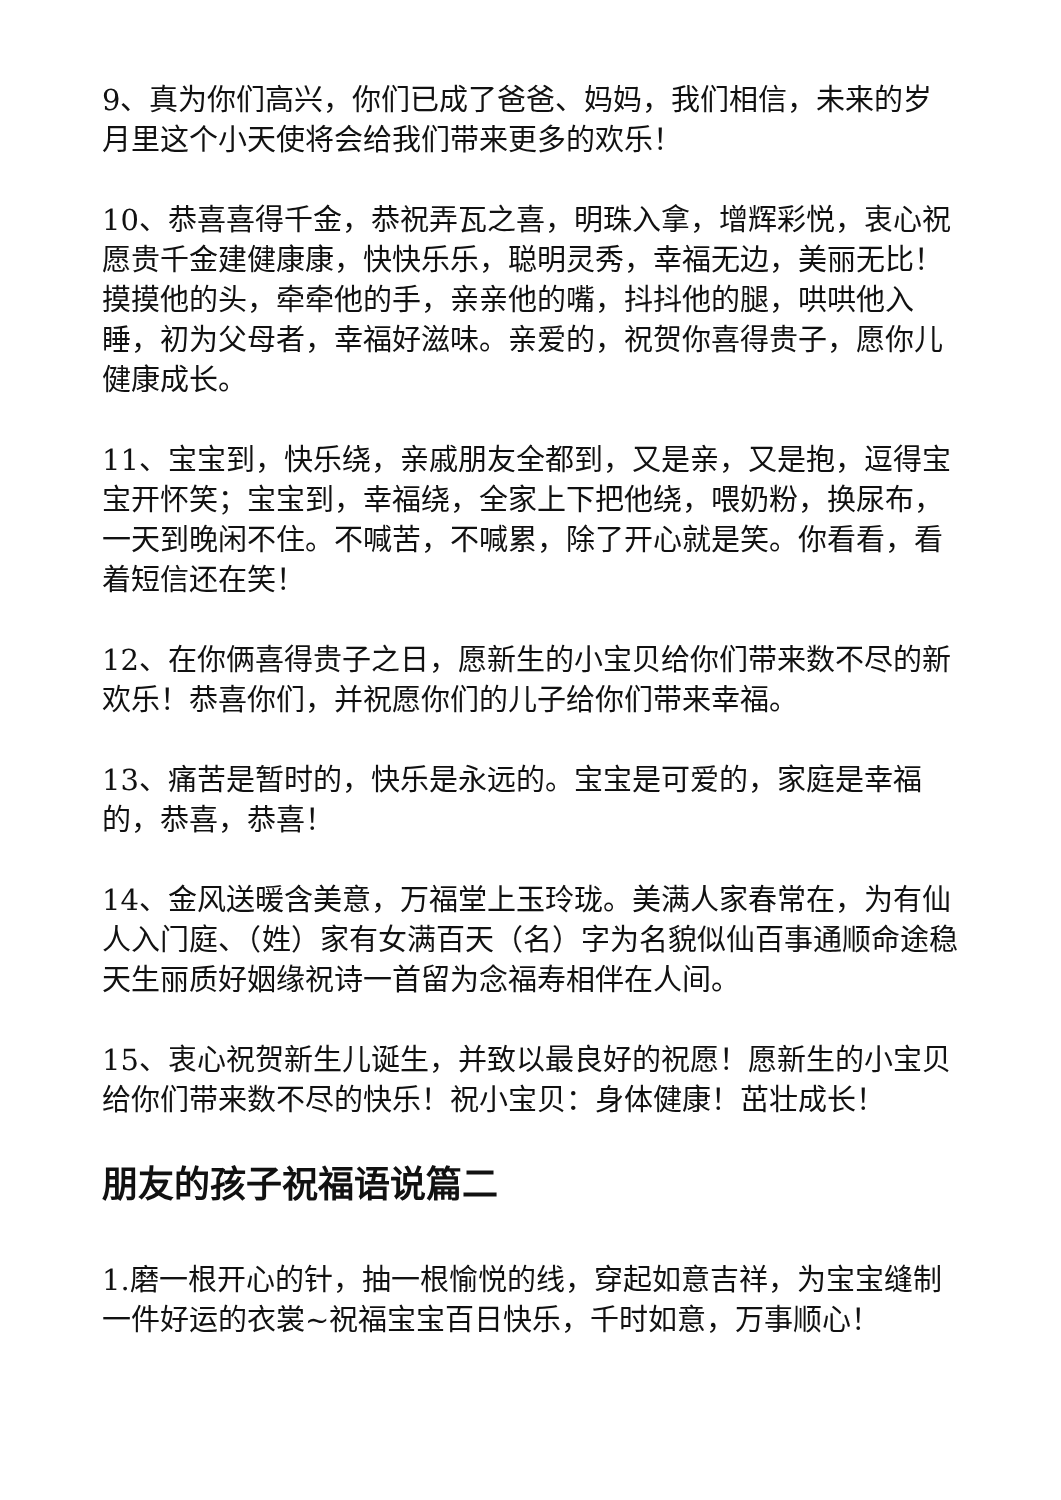9、真为你们高兴，你们已成了爸爸、妈妈，我们相信，未来的岁月里这个小天使将会给我们带来更多的欢乐！
10、恭喜喜得千金，恭祝弄瓦之喜，明珠入拿，增辉彩悦，衷心祝愿贵千金建健康康，快快乐乐，聪明灵秀，幸福无边，美丽无比！摸摸他的头，牵牵他的手，亲亲他的嘴，抖抖他的腿，哄哄他入睡，初为父母者，幸福好滋味。亲爱的，祝贺你喜得贵子，愿你儿健康成长。
11、宝宝到，快乐绕，亲戚朋友全都到，又是亲，又是抱，逗得宝宝开怀笑；宝宝到，幸福绕，全家上下把他绕，喂奶粉，换尿布，一天到晚闲不住。不喊苦，不喊累，除了开心就是笑。你看看，看着短信还在笑！
12、在你俩喜得贵子之日，愿新生的小宝贝给你们带来数不尽的新欢乐！恭喜你们，并祝愿你们的儿子给你们带来幸福。
13、痛苦是暂时的，快乐是永远的。宝宝是可爱的，家庭是幸福的，恭喜，恭喜！
14、金风送暖含美意，万福堂上玉玲珑。美满人家春常在，为有仙人入门庭、（姓）家有女满百天（名）字为名貌似仙百事通顺命途稳天生丽质好姻缘祝诗一首留为念福寿相伴在人间。
15、衷心祝贺新生儿诞生，并致以最良好的祝愿！愿新生的小宝贝给你们带来数不尽的快乐！祝小宝贝：身体健康！茁壮成长！
朋友的孩子祝福语说篇二
1.磨一根开心的针，抽一根愉悦的线，穿起如意吉祥，为宝宝缝制一件好运的衣裳~祝福宝宝百日快乐，千时如意，万事顺心！